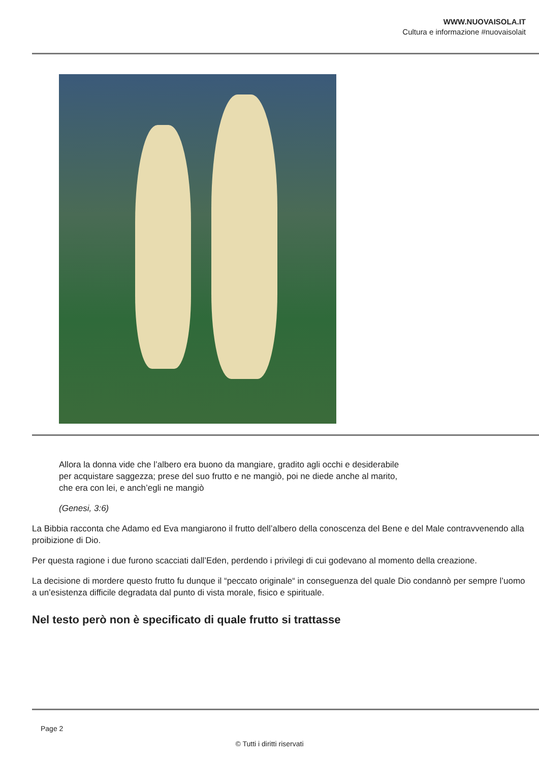WWW.NUOVAISOLA.IT
Cultura e informazione #nuovaisolait
Allora la donna vide che l’albero era buono da mangiare, gradito agli occhi e desiderabile
per acquistare saggezza; prese del suo frutto e ne mangiò, poi ne diede anche al marito,
che era con lei, e anch’egli ne mangiò
(Genesi, 3:6)
La Bibbia racconta che Adamo ed Eva mangiarono il frutto dell’albero della conoscenza del Bene e del Male contravvenendo alla proibizione di Dio.
Per questa ragione i due furono scacciati dall’Eden, perdendo i privilegi di cui godevano al momento della creazione.
La decisione di mordere questo frutto fu dunque il “peccato originale“ in conseguenza del quale Dio condannò per sempre l’uomo a un’esistenza difficile degradata dal punto di vista morale, fisico e spirituale.
Nel testo però non è specificato di quale frutto si trattasse
Page 2
© Tutti i diritti riservati